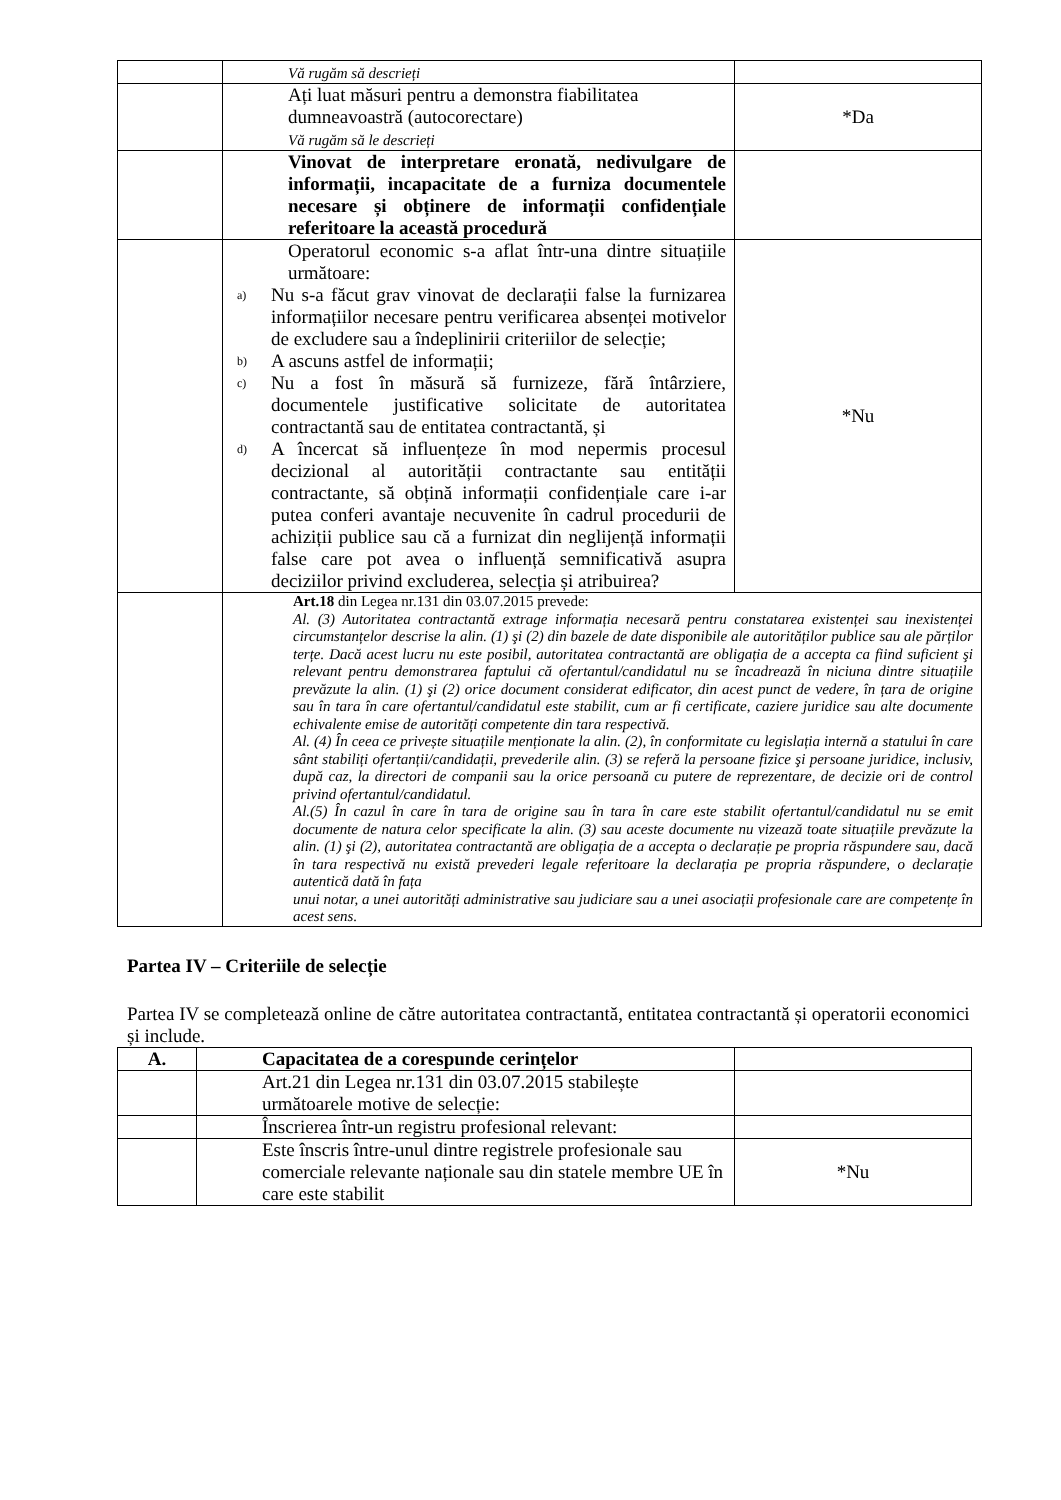| | Vă rugăm să descrieți | |
| | Ați luat măsuri pentru a demonstra fiabilitatea dumneavoastră (autocorectare) Vă rugăm să le descrieți | *Da |
| | Vinovat de interpretare eronată, nedivulgare de informații, incapacitate de a furniza documentele necesare și obținere de informații confidențiale referitoare la această procedură | |
| | Operatorul economic s-a aflat într-una dintre situațiile următoare: a) Nu s-a făcut grav vinovat de declarații false la furnizarea informațiilor necesare pentru verificarea absenței motivelor de excludere sau a îndeplinirii criteriilor de selecție; b) A ascuns astfel de informații; c) Nu a fost în măsură să furnizeze, fără întârziere, documentele justificative solicitate de autoritatea contractantă sau de entitatea contractantă, și d) A încercat să influențeze în mod nepermis procesul decizional al autorității contractante sau entității contractante, să obțină informații confidențiale care i-ar putea conferi avantaje necuvenite în cadrul procedurii de achiziții publice sau că a furnizat din neglijență informații false care pot avea o influență semnificativă asupra deciziilor privind excluderea, selecția și atribuirea? | *Nu |
| | Art.18 din Legea nr.131 din 03.07.2015 prevede: Al. (3) Autoritatea contractantă extrage informația necesară pentru constatarea existenței sau inexistenței circumstanțelor descrise la alin. (1) şi (2) din bazele de date disponibile ale autorităților publice sau ale părților terțe. Dacă acest lucru nu este posibil, autoritatea contractantă are obligația de a accepta ca fiind suficient şi relevant pentru demonstrarea faptului că ofertantul/candidatul nu se încadrează în niciuna dintre situațiile prevăzute la alin. (1) şi (2) orice document considerat edificator, din acest punct de vedere, în țara de origine sau în tara în care ofertantul/candidatul este stabilit, cum ar fi certificate, caziere juridice sau alte documente echivalente emise de autorități competente din tara respectivă. Al. (4) În ceea ce privește situațiile menționate la alin. (2), în conformitate cu legislația internă a statului în care sânt stabiliți ofertanții/candidații, prevederile alin. (3) se referă la persoane fizice şi persoane juridice, inclusiv, după caz, la directori de companii sau la orice persoană cu putere de reprezentare, de decizie ori de control privind ofertantul/candidatul. Al.(5) În cazul în care în tara de origine sau în tara în care este stabilit ofertantul/candidatul nu se emit documente de natura celor specificate la alin. (3) sau aceste documente nu vizează toate situațiile prevăzute la alin. (1) şi (2), autoritatea contractantă are obligația de a accepta o declarație pe propria răspundere sau, dacă în tara respectivă nu există prevederi legale referitoare la declarația pe propria răspundere, o declarație autentică dată în fața unui notar, a unei autorități administrative sau judiciare sau a unei asociații profesionale care are competențe în acest sens. | |
Partea IV – Criteriile de selecție
Partea IV se completează online de către autoritatea contractantă, entitatea contractantă și operatorii economici și include.
| A. | Capacitatea de a corespunde cerințelor | |
| --- | --- | --- |
| | Art.21 din Legea nr.131 din 03.07.2015 stabilește următoarele motive de selecție: | |
| | Înscrierea într-un registru profesional relevant: | |
| | Este înscris între-unul dintre registrele profesionale sau comerciale relevante naționale sau din statele membre UE în care este stabilit | *Nu |